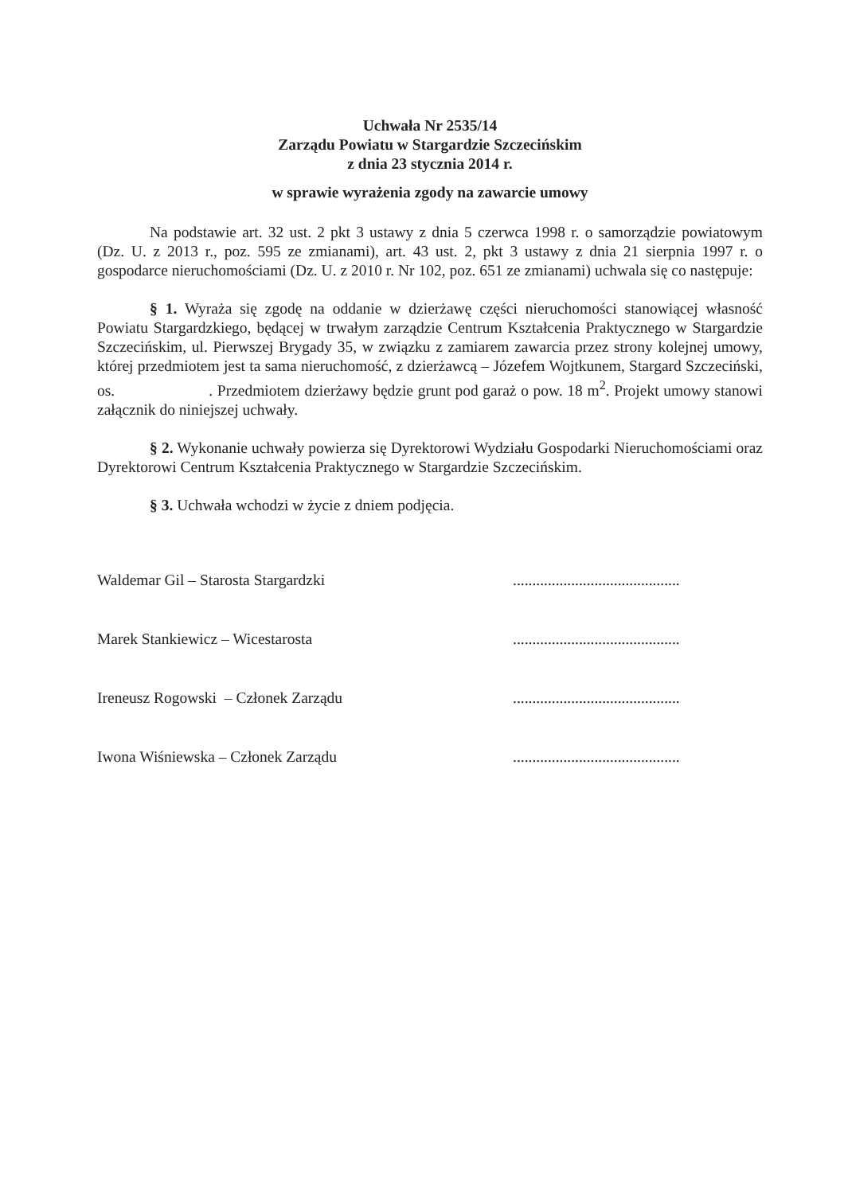Uchwała Nr 2535/14
Zarządu Powiatu w Stargardzie Szczecińskim
z dnia 23 stycznia 2014 r.
w sprawie wyrażenia zgody na zawarcie umowy
Na podstawie art. 32 ust. 2 pkt 3 ustawy z dnia 5 czerwca 1998 r. o samorządzie powiatowym (Dz. U. z 2013 r., poz. 595 ze zmianami), art. 43 ust. 2, pkt 3 ustawy z dnia 21 sierpnia 1997 r. o gospodarce nieruchomościami (Dz. U. z 2010 r. Nr 102, poz. 651 ze zmianami) uchwala się co następuje:
§ 1. Wyraża się zgodę na oddanie w dzierżawę części nieruchomości stanowiącej własność Powiatu Stargardzkiego, będącej w trwałym zarządzie Centrum Kształcenia Praktycznego w Stargardzie Szczecińskim, ul. Pierwszej Brygady 35, w związku z zamiarem zawarcia przez strony kolejnej umowy, której przedmiotem jest ta sama nieruchomość, z dzierżawcą – Józefem Wojtkunem, Stargard Szczeciński, os. . Przedmiotem dzierżawy będzie grunt pod garaż o pow. 18 m<sup>2</sup>. Projekt umowy stanowi załącznik do niniejszej uchwały.
§ 2. Wykonanie uchwały powierza się Dyrektorowi Wydziału Gospodarki Nieruchomościami oraz Dyrektorowi Centrum Kształcenia Praktycznego w Stargardzie Szczecińskim.
§ 3. Uchwała wchodzi w życie z dniem podjęcia.
Waldemar Gil – Starosta Stargardzki...........................................
Marek Stankiewicz – Wicestarosta...........................................
Ireneusz Rogowski – Członek Zarządu...........................................
Iwona Wiśniewska – Członek Zarządu...........................................